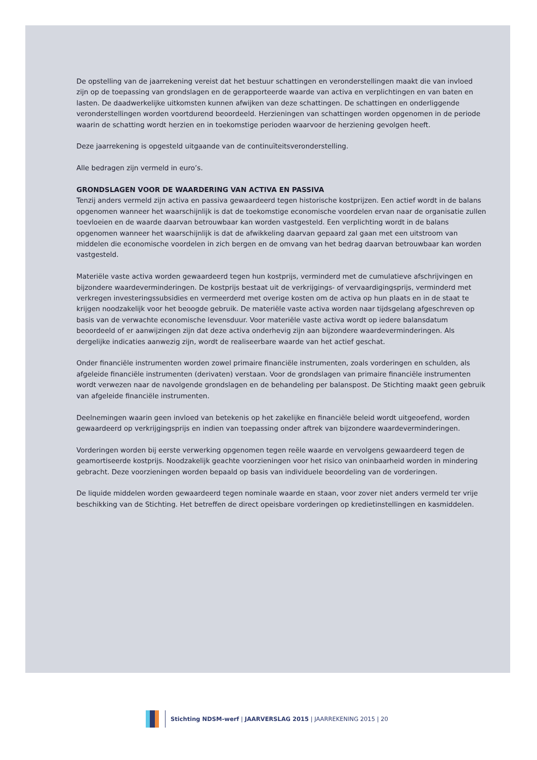De opstelling van de jaarrekening vereist dat het bestuur schattingen en veronderstellingen maakt die van invloed zijn op de toepassing van grondslagen en de gerapporteerde waarde van activa en verplichtingen en van baten en lasten. De daadwerkelijke uitkomsten kunnen afwijken van deze schattingen. De schattingen en onderliggende veronderstellingen worden voortdurend beoordeeld. Herzieningen van schattingen worden opgenomen in de periode waarin de schatting wordt herzien en in toekomstige perioden waarvoor de herziening gevolgen heeft.
Deze jaarrekening is opgesteld uitgaande van de continuïteitsveronderstelling.
Alle bedragen zijn vermeld in euro’s.
GRONDSLAGEN VOOR DE WAARDERING VAN ACTIVA EN PASSIVA
Tenzij anders vermeld zijn activa en passiva gewaardeerd tegen historische kostprijzen. Een actief wordt in de balans opgenomen wanneer het waarschijnlijk is dat de toekomstige economische voordelen ervan naar de organisatie zullen toevloeien en de waarde daarvan betrouwbaar kan worden vastgesteld. Een verplichting wordt in de balans opgenomen wanneer het waarschijnlijk is dat de afwikkeling daarvan gepaard zal gaan met een uitstroom van middelen die economische voordelen in zich bergen en de omvang van het bedrag daarvan betrouwbaar kan worden vastgesteld.
Materiële vaste activa worden gewaardeerd tegen hun kostprijs, verminderd met de cumulatieve afschrijvingen en bijzondere waardeverminderingen. De kostprijs bestaat uit de verkrijgings- of vervaardigingsprijs, verminderd met verkregen investeringssubsidies en vermeerderd met overige kosten om de activa op hun plaats en in de staat te krijgen noodzakelijk voor het beoogde gebruik. De materiële vaste activa worden naar tijdsgelang afgeschreven op basis van de verwachte economische levensduur. Voor materiële vaste activa wordt op iedere balansdatum beoordeeld of er aanwijzingen zijn dat deze activa onderhevig zijn aan bijzondere waardeverminderingen. Als dergelijke indicaties aanwezig zijn, wordt de realiseerbare waarde van het actief geschat.
Onder financiële instrumenten worden zowel primaire financiële instrumenten, zoals vorderingen en schulden, als afgeleide financiële instrumenten (derivaten) verstaan. Voor de grondslagen van primaire financiële instrumenten wordt verwezen naar de navolgende grondslagen en de behandeling per balanspost. De Stichting maakt geen gebruik van afgeleide financiële instrumenten.
Deelnemingen waarin geen invloed van betekenis op het zakelijke en financiële beleid wordt uitgeoefend, worden gewaardeerd op verkrijgingsprijs en indien van toepassing onder aftrek van bijzondere waardeverminderingen.
Vorderingen worden bij eerste verwerking opgenomen tegen reële waarde en vervolgens gewaardeerd tegen de geamortiseerde kostprijs. Noodzakelijk geachte voorzieningen voor het risico van oninbaarheid worden in mindering gebracht. Deze voorzieningen worden bepaald op basis van individuele beoordeling van de vorderingen.
De liquide middelen worden gewaardeerd tegen nominale waarde en staan, voor zover niet anders vermeld ter vrije beschikking van de Stichting. Het betreffen de direct opeisbare vorderingen op kredietinstellingen en kasmiddelen.
Stichting NDSM-werf | JAARVERSLAG 2015 | JAARREKENING 2015 | 20